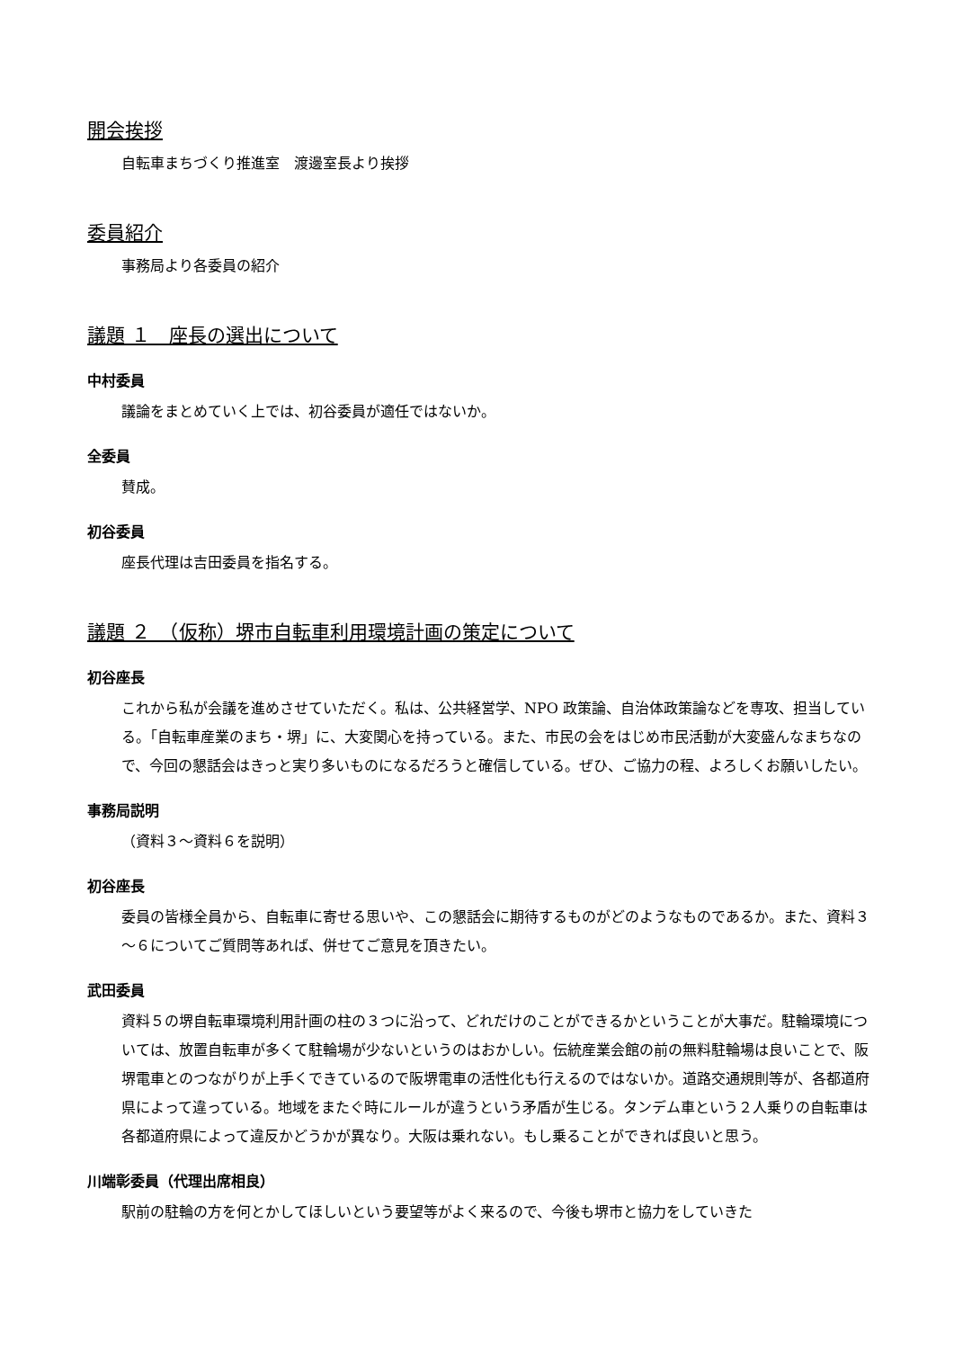開会挨拶
自転車まちづくり推進室　渡邊室長より挨拶
委員紹介
事務局より各委員の紹介
議題 １　座長の選出について
中村委員
議論をまとめていく上では、初谷委員が適任ではないか。
全委員
賛成。
初谷委員
座長代理は吉田委員を指名する。
議題 ２　（仮称）堺市自転車利用環境計画の策定について
初谷座長
これから私が会議を進めさせていただく。私は、公共経営学、NPO 政策論、自治体政策論などを専攻、担当している。「自転車産業のまち・堺」に、大変関心を持っている。また、市民の会をはじめ市民活動が大変盛んなまちなので、今回の懇話会はきっと実り多いものになるだろうと確信している。ぜひ、ご協力の程、よろしくお願いしたい。
事務局説明
（資料３～資料６を説明）
初谷座長
委員の皆様全員から、自転車に寄せる思いや、この懇話会に期待するものがどのようなものであるか。また、資料３～６についてご質問等あれば、併せてご意見を頂きたい。
武田委員
資料５の堺自転車環境利用計画の柱の３つに沿って、どれだけのことができるかということが大事だ。駐輪環境については、放置自転車が多くて駐輪場が少ないというのはおかしい。伝統産業会館の前の無料駐輪場は良いことで、阪堺電車とのつながりが上手くできているので阪堺電車の活性化も行えるのではないか。道路交通規則等が、各都道府県によって違っている。地域をまたぐ時にルールが違うという矛盾が生じる。タンデム車という２人乗りの自転車は各都道府県によって違反かどうかが異なり。大阪は乗れない。もし乗ることができれば良いと思う。
川端彰委員（代理出席相良）
駅前の駐輪の方を何とかしてほしいという要望等がよく来るので、今後も堺市と協力をしていきた